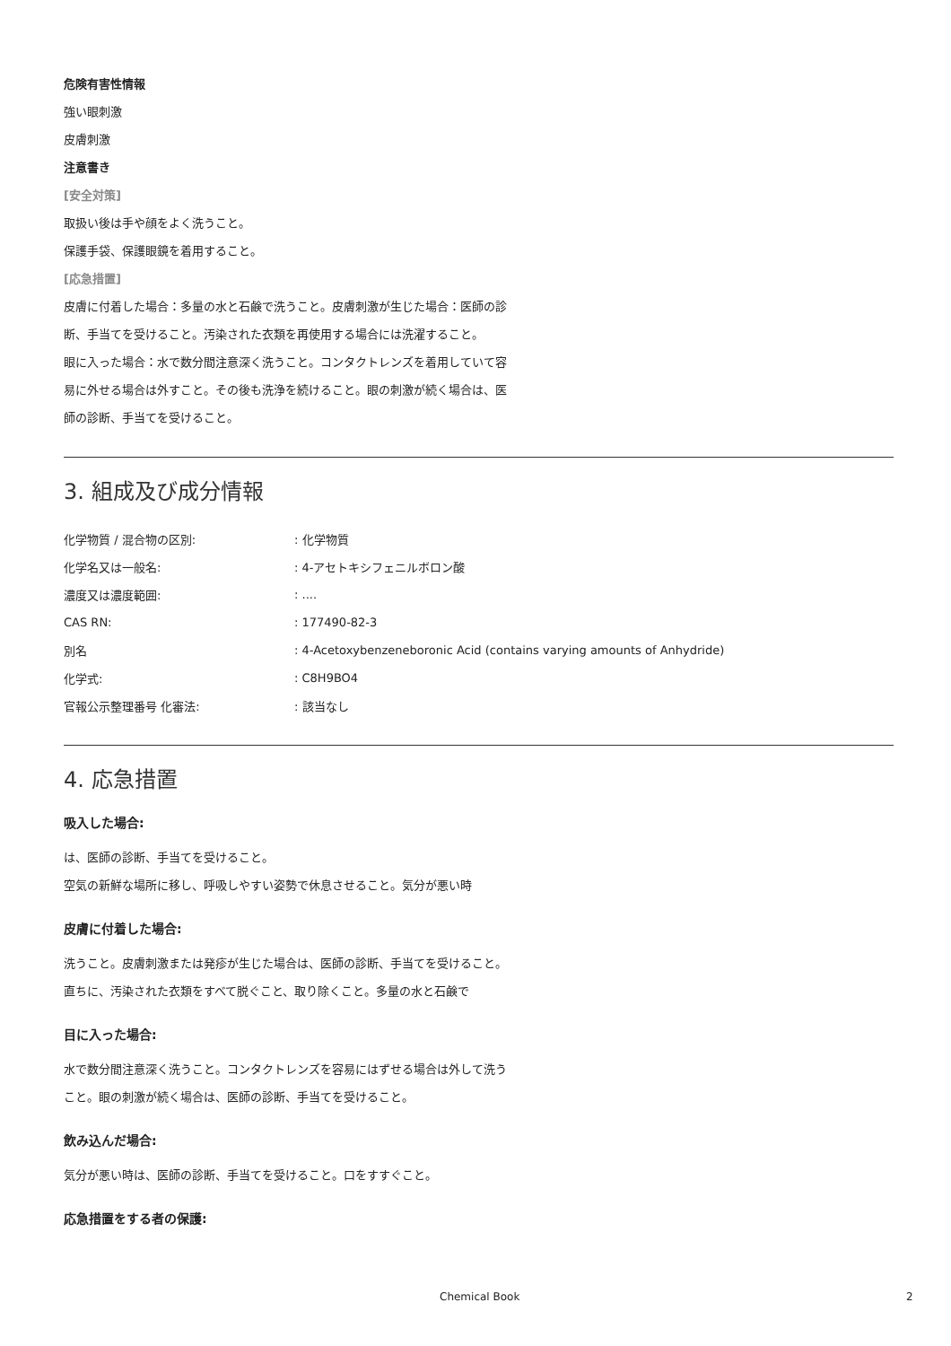危険有害性情報
強い眼刺激
皮膚刺激
注意書き
[安全対策]
取扱い後は手や顔をよく洗うこと。
保護手袋、保護眼鏡を着用すること。
[応急措置]
皮膚に付着した場合：多量の水と石鹸で洗うこと。皮膚刺激が生じた場合：医師の診断、手当てを受けること。汚染された衣類を再使用する場合には洗濯すること。
眼に入った場合：水で数分間注意深く洗うこと。コンタクトレンズを着用していて容易に外せる場合は外すこと。その後も洗浄を続けること。眼の刺激が続く場合は、医師の診断、手当てを受けること。
3. 組成及び成分情報
| 化学物質 / 混合物の区別: | : 化学物質 |
| 化学名又は一般名: | : 4-アセトキシフェニルボロン酸 |
| 濃度又は濃度範囲: | : .... |
| CAS RN: | : 177490-82-3 |
| 別名 | : 4-Acetoxybenzeneboronic Acid (contains varying amounts of Anhydride) |
| 化学式: | : C8H9BO4 |
| 官報公示整理番号 化審法: | : 該当なし |
4. 応急措置
吸入した場合:
は、医師の診断、手当てを受けること。
空気の新鮮な場所に移し、呼吸しやすい姿勢で休息させること。気分が悪い時
皮膚に付着した場合:
洗うこと。皮膚刺激または発疹が生じた場合は、医師の診断、手当てを受けること。
直ちに、汚染された衣類をすべて脱ぐこと、取り除くこと。多量の水と石鹸で
目に入った場合:
水で数分間注意深く洗うこと。コンタクトレンズを容易にはずせる場合は外して洗うこと。眼の刺激が続く場合は、医師の診断、手当てを受けること。
飲み込んだ場合:
気分が悪い時は、医師の診断、手当てを受けること。口をすすぐこと。
応急措置をする者の保護:
Chemical Book 2